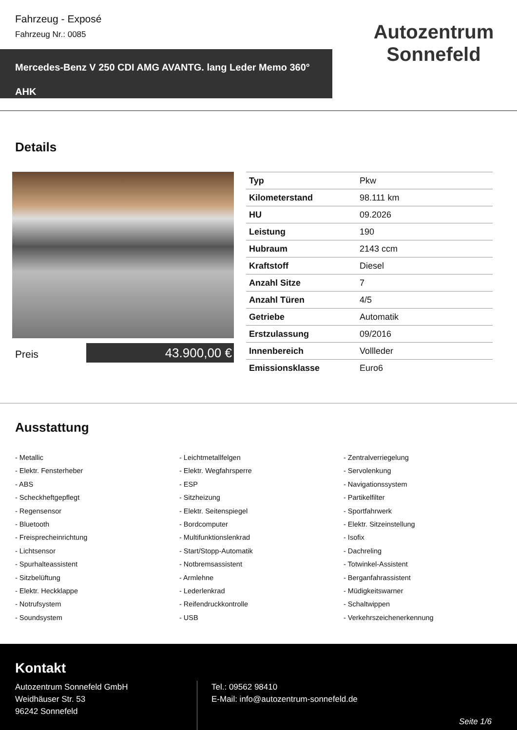Fahrzeug - Exposé
Fahrzeug Nr.: 0085
Mercedes-Benz V 250 CDI AMG AVANTG. lang Leder Memo 360° AHK
Autozentrum Sonnefeld
Details
Preis 43.900,00 €
| Typ | Pkw |
| Kilometerstand | 98.111 km |
| HU | 09.2026 |
| Leistung | 190 |
| Hubraum | 2143 ccm |
| Kraftstoff | Diesel |
| Anzahl Sitze | 7 |
| Anzahl Türen | 4/5 |
| Getriebe | Automatik |
| Erstzulassung | 09/2016 |
| Innenbereich | Vollleder |
| Emissionsklasse | Euro6 |
Ausstattung
- Metallic
- Leichtmetallfelgen
- Zentralverriegelung
- Elektr. Fensterheber
- Elektr. Wegfahrsperre
- Servolenkung
- ABS
- ESP
- Navigationssystem
- Scheckheftgepflegt
- Sitzheizung
- Partikelfilter
- Regensensor
- Elektr. Seitenspiegel
- Sportfahrwerk
- Bluetooth
- Bordcomputer
- Elektr. Sitzeinstellung
- Freisprecheinrichtung
- Multifunktionslenkrad
- Isofix
- Lichtsensor
- Start/Stopp-Automatik
- Dachreling
- Spurhalteassistent
- Notbremsassistent
- Totwinkel-Assistent
- Sitzbelüftung
- Armlehne
- Berganfahrassistent
- Elektr. Heckklappe
- Lederlenkrad
- Müdigkeitswarner
- Notrufsystem
- Reifendruckkontrolle
- Schaltwippen
- Soundsystem
- USB
- Verkehrszeichenerkennung
Kontakt
Autozentrum Sonnefeld GmbH
Weidhäuser Str. 53
96242 Sonnefeld
Tel.: 09562 98410
E-Mail: info@autozentrum-sonnefeld.de
Seite 1/6